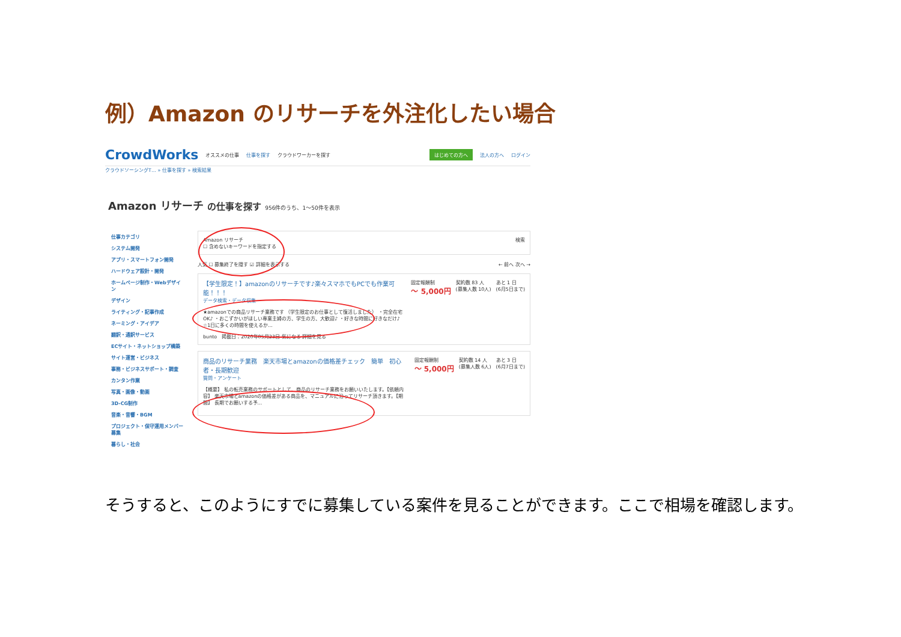例）Amazon のリサーチを外注化したい場合
CrowdWorks オススメの仕事 仕事を探す クラウドワーカーを探す はじめての方へ 法人の方へ ログイン
クラウドソーシングT… » 仕事を探す » 検索結果
Amazon リサーチ の仕事を探す 956件のうち、1〜50件を表示
仕事カテゴリ
システム開発
アプリ・スマートフォン開発
ハードウェア設計・開発
ホームページ制作・Webデザイン
デザイン
ライティング・記事作成
ネーミング・アイデア
翻訳・通訳サービス
ECサイト・ネットショップ構築
サイト運営・ビジネス
事務・ビジネスサポート・調査
カンタン作業
写真・画像・動画
3D-CG制作
音楽・音響・BGM
プロジェクト・保守運用メンバー募集
暮らし・社会
Amazon リサーチ 検索
☐ 含めないキーワードを指定する
人気 ☐ 募集終了を隠す ☑ 詳細を表示する ← 前へ 次へ →
【学生限定！】amazonのリサーチです♪楽々スマホでもPCでも作業可能！！！
データ検索・データ収集
★amazonでの商品リサーチ業務です （学生限定のお仕事として復活しました） ・完全在宅OK♪ ・おこずかいがほしい専業主婦の方、学生の方、大歓迎♪ ・好きな時間に好きなだけ♪ ☆1日に多くの時間を使えるか...
bunto　掲載日：2020年05月23日 気になる 詳細を見る
固定報酬制
〜 5,000円
契約数 83 人
(募集人数 10人)
あと 1 日
(6月5日まで)
商品のリサーチ業務　楽天市場とamazonの価格差チェック　簡単　初心者・長期歓迎
質問・アンケート
【概要】 私の転売業務のサポートとして、商品のリサーチ業務をお願いいたします。【依頼内容】 楽天市場とamazonの価格差がある商品を、マニュアルに沿ってリサーチ頂きます。【期間】 長期でお願いする予...
固定報酬制
〜 5,000円
契約数 14 人
(募集人数 6人)
あと 3 日
(6月7日まで)
そうすると、このようにすでに募集している案件を見ることができます。ここで相場を確認します。